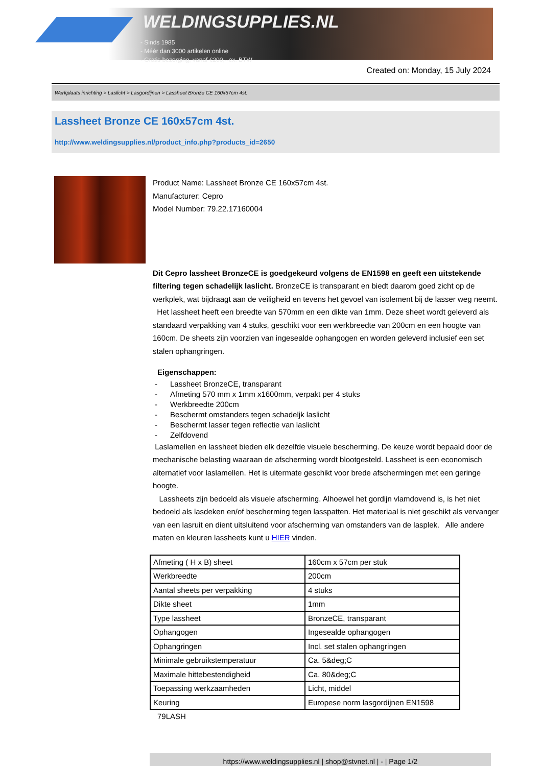WELDINGSUPPLIES.NL
- Sinds 1985
- Méér dan 3000 artikelen online
- Gratis bezorging, vanaf €200,--ex. BTW
Created on: Monday, 15 July 2024
Werkplaats inrichting > Laslicht > Lasgordijnen > Lassheet Bronze CE 160x57cm 4st.
Lassheet Bronze CE 160x57cm 4st.
http://www.weldingsupplies.nl/product_info.php?products_id=2650
Product Name: Lassheet Bronze CE 160x57cm 4st.
Manufacturer: Cepro
Model Number: 79.22.17160004
Dit Cepro lassheet BronzeCE is goedgekeurd volgens de EN1598 en geeft een uitstekende filtering tegen schadelijk laslicht. BronzeCE is transparant en biedt daarom goed zicht op de werkplek, wat bijdraagt aan de veiligheid en tevens het gevoel van isolement bij de lasser weg neemt. Het lassheet heeft een breedte van 570mm en een dikte van 1mm. Deze sheet wordt geleverd als standaard verpakking van 4 stuks, geschikt voor een werkbreedte van 200cm en een hoogte van 160cm. De sheets zijn voorzien van ingesealde ophangogen en worden geleverd inclusief een set stalen ophangringen.
Eigenschappen:
- Lassheet BronzeCE, transparant
- Afmeting 570 mm x 1mm x1600mm, verpakt per 4 stuks
- Werkbreedte 200cm
- Beschermt omstanders tegen schadeljk laslicht
- Beschermt lasser tegen reflectie van laslicht
- Zelfdovend
Laslamellen en lassheet bieden elk dezelfde visuele bescherming. De keuze wordt bepaald door de mechanische belasting waaraan de afscherming wordt blootgesteld. Lassheet is een economisch alternatief voor laslamellen. Het is uitermate geschikt voor brede afschermingen met een geringe hoogte.
Lassheets zijn bedoeld als visuele afscherming. Alhoewel het gordijn vlamdovend is, is het niet bedoeld als lasdeken en/of bescherming tegen lasspatten. Het materiaal is niet geschikt als vervanger van een lasruit en dient uitsluitend voor afscherming van omstanders van de lasplek. Alle andere maten en kleuren lassheets kunt u HIER vinden.
| Afmeting ( H x B) sheet | 160cm x 57cm per stuk |
| Werkbreedte | 200cm |
| Aantal sheets per verpakking | 4 stuks |
| Dikte sheet | 1mm |
| Type lassheet | BronzeCE, transparant |
| Ophangogen | Ingesealde ophangogen |
| Ophangringen | Incl. set stalen ophangringen |
| Minimale gebruikstemperatuur | Ca. 5&deg;C |
| Maximale hittebestendigheid | Ca. 80&deg;C |
| Toepassing werkzaamheden | Licht, middel |
| Keuring | Europese norm lasgordijnen EN1598 |
79LASH
https://www.weldingsupplies.nl | shop@stvnet.nl | - | Page 1/2